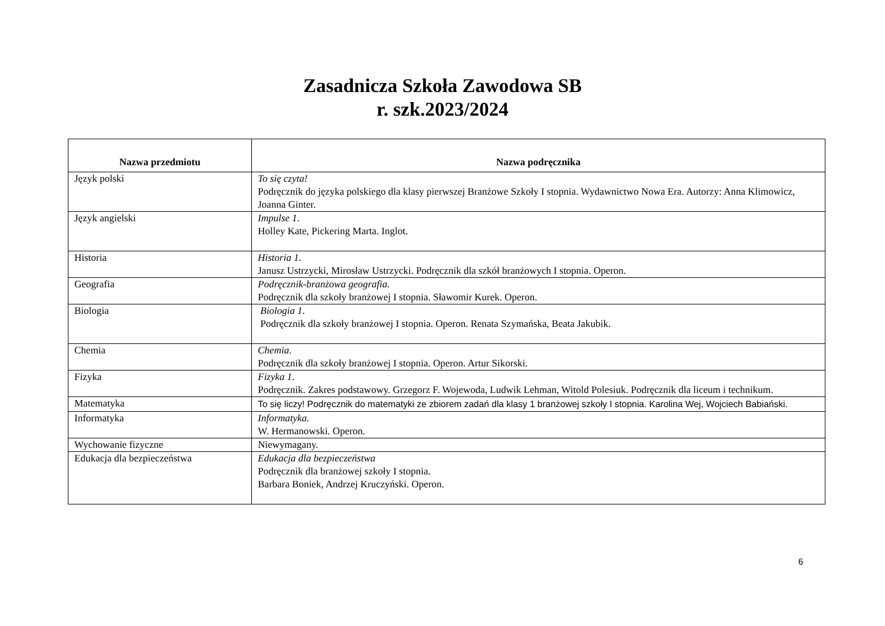Zasadnicza Szkoła Zawodowa SB
r. szk.2023/2024
| Nazwa przedmiotu | Nazwa podręcznika |
| --- | --- |
| Język polski | To się czyta! Podręcznik do języka polskiego dla klasy pierwszej Branżowe Szkoły I stopnia. Wydawnictwo Nowa Era. Autorzy: Anna Klimowicz, Joanna Ginter. |
| Język angielski | Impulse 1 . Holley Kate, Pickering Marta. Inglot. |
| Historia | Historia 1 . Janusz Ustrzycki, Mirosław Ustrzycki. Podręcznik dla szkół branżowych I stopnia. Operon. |
| Geografia | Podręcznik-branżowa geografia. Podręcznik dla szkoły branżowej I stopnia. Sławomir Kurek. Operon. |
| Biologia | Biologia 1 . Podręcznik dla szkoły branżowej I stopnia. Operon. Renata Szymańska, Beata Jakubik. |
| Chemia | Chemia . Podręcznik dla szkoły branżowej I stopnia. Operon. Artur Sikorski. |
| Fizyka | Fizyka 1 . Podręcznik. Zakres podstawowy. Grzegorz F. Wojewoda, Ludwik Lehman, Witold Polesiuk. Podręcznik dla liceum i technikum. |
| Matematyka | To się liczy! Podręcznik do matematyki ze zbiorem zadań dla klasy 1 branżowej szkoły I stopnia. Karolina Wej, Wojciech Babiański. |
| Informatyka | Informatyka. W. Hermanowski. Operon. |
| Wychowanie fizyczne | Niewymagany. |
| Edukacja dla bezpieczeństwa | Edukacja dla bezpieczeństwa Podręcznik dla branżowej szkoły I stopnia. Barbara Boniek, Andrzej Kruczyński. Operon. |
6